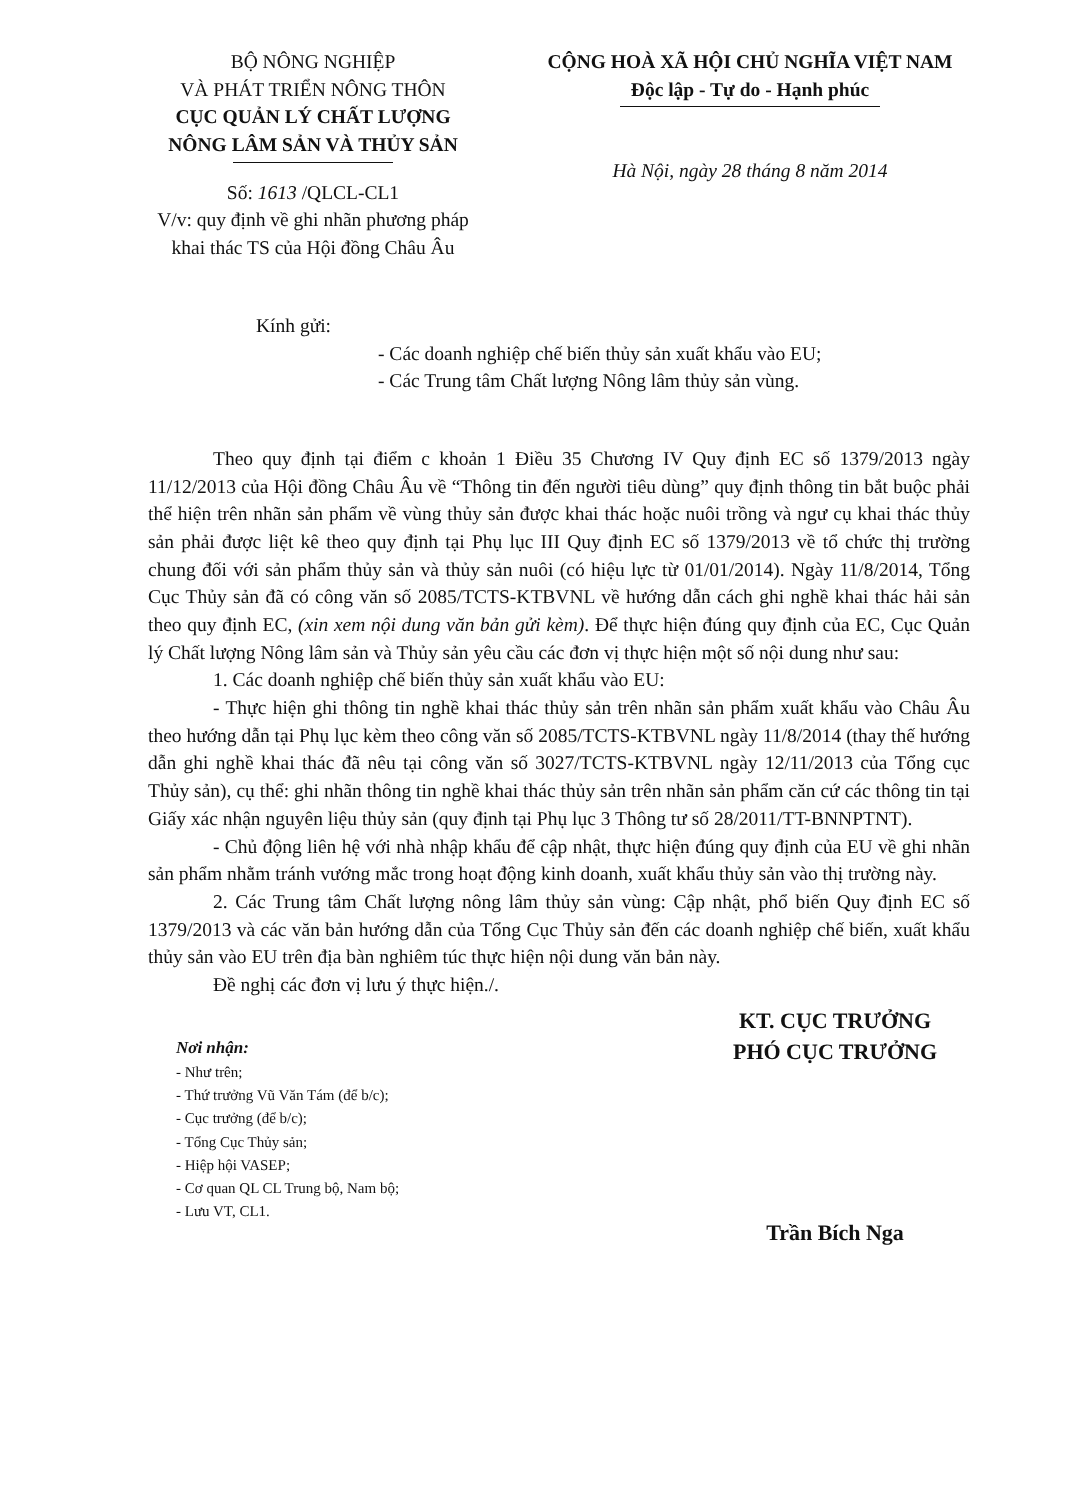BỘ NÔNG NGHIỆP
VÀ PHÁT TRIỂN NÔNG THÔN
CỤC QUẢN LÝ CHẤT LƯỢNG
NÔNG LÂM SẢN VÀ THỦY SẢN
Số: 1613 /QLCL-CL1
V/v: quy định về ghi nhãn phương pháp khai thác TS của Hội đồng Châu Âu
CỘNG HOÀ XÃ HỘI CHỦ NGHĨA VIỆT NAM
Độc lập - Tự do - Hạnh phúc
Hà Nội, ngày 28 tháng 8 năm 2014
Kính gửi:
- Các doanh nghiệp chế biến thủy sản xuất khẩu vào EU;
- Các Trung tâm Chất lượng Nông lâm thủy sản vùng.
Theo quy định tại điểm c khoản 1 Điều 35 Chương IV Quy định EC số 1379/2013 ngày 11/12/2013 của Hội đồng Châu Âu về “Thông tin đến người tiêu dùng” quy định thông tin bắt buộc phải thể hiện trên nhãn sản phẩm về vùng thủy sản được khai thác hoặc nuôi trồng và ngư cụ khai thác thủy sản phải được liệt kê theo quy định tại Phụ lục III Quy định EC số 1379/2013 về tổ chức thị trường chung đối với sản phẩm thủy sản và thủy sản nuôi (có hiệu lực từ 01/01/2014). Ngày 11/8/2014, Tổng Cục Thủy sản đã có công văn số 2085/TCTS-KTBVNL về hướng dẫn cách ghi nghề khai thác hải sản theo quy định EC, (xin xem nội dung văn bản gửi kèm). Để thực hiện đúng quy định của EC, Cục Quản lý Chất lượng Nông lâm sản và Thủy sản yêu cầu các đơn vị thực hiện một số nội dung như sau:
1. Các doanh nghiệp chế biến thủy sản xuất khẩu vào EU:
- Thực hiện ghi thông tin nghề khai thác thủy sản trên nhãn sản phẩm xuất khẩu vào Châu Âu theo hướng dẫn tại Phụ lục kèm theo công văn số 2085/TCTS-KTBVNL ngày 11/8/2014 (thay thế hướng dẫn ghi nghề khai thác đã nêu tại công văn số 3027/TCTS-KTBVNL ngày 12/11/2013 của Tổng cục Thủy sản), cụ thể: ghi nhãn thông tin nghề khai thác thủy sản trên nhãn sản phẩm căn cứ các thông tin tại Giấy xác nhận nguyên liệu thủy sản (quy định tại Phụ lục 3 Thông tư số 28/2011/TT-BNNPTNT).
- Chủ động liên hệ với nhà nhập khẩu để cập nhật, thực hiện đúng quy định của EU về ghi nhãn sản phẩm nhằm tránh vướng mắc trong hoạt động kinh doanh, xuất khẩu thủy sản vào thị trường này.
2. Các Trung tâm Chất lượng nông lâm thủy sản vùng: Cập nhật, phổ biến Quy định EC số 1379/2013 và các văn bản hướng dẫn của Tổng Cục Thủy sản đến các doanh nghiệp chế biến, xuất khẩu thủy sản vào EU trên địa bàn nghiêm túc thực hiện nội dung văn bản này.
Đề nghị các đơn vị lưu ý thực hiện./.
Nơi nhận:
- Như trên;
- Thứ trưởng Vũ Văn Tám (để b/c);
- Cục trưởng (để b/c);
- Tổng Cục Thủy sản;
- Hiệp hội VASEP;
- Cơ quan QL CL Trung bộ, Nam bộ;
- Lưu VT, CL1.
KT. CỤC TRƯỞNG
PHÓ CỤC TRƯỞNG
Trần Bích Nga